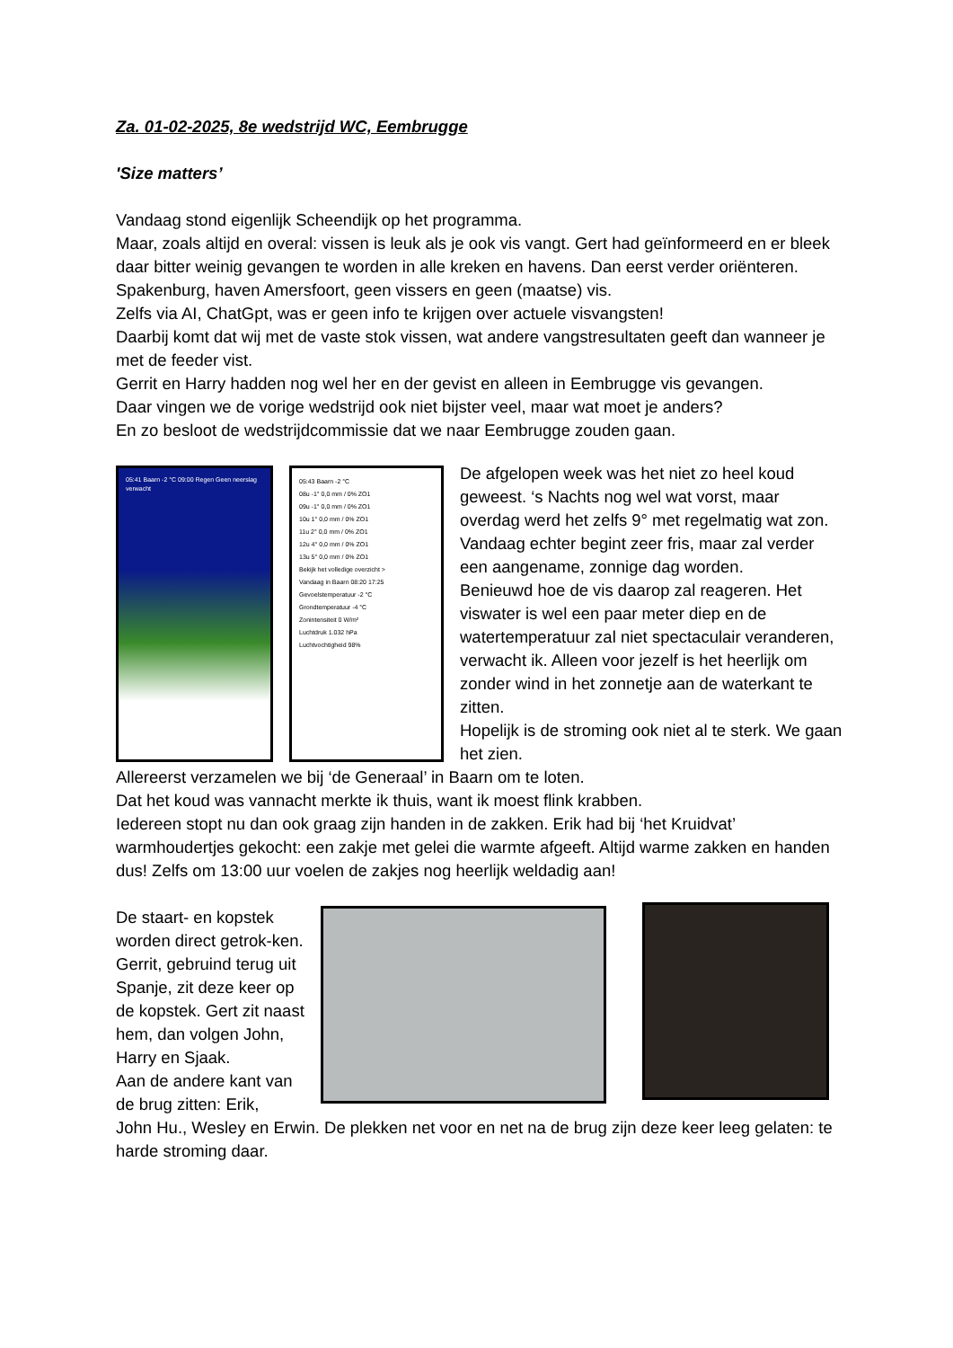Za. 01-02-2025, 8e wedstrijd WC, Eembrugge
'Size matters’
Vandaag stond eigenlijk Scheendijk op het programma.
Maar, zoals altijd en overal: vissen is leuk als je ook vis vangt. Gert had geïnformeerd en er bleek daar bitter weinig gevangen te worden in alle kreken en havens. Dan eerst verder oriënteren. Spakenburg, haven Amersfoort, geen vissers en geen (maatse) vis.
Zelfs via AI, ChatGpt, was er geen info te krijgen over actuele visvangsten!
Daarbij komt dat wij met de vaste stok vissen, wat andere vangstresultaten geeft dan wanneer je met de feeder vist.
Gerrit en Harry hadden nog wel her en der gevist en alleen in Eembrugge vis gevangen.
Daar vingen we de vorige wedstrijd ook niet bijster veel, maar wat moet je anders?
En zo besloot de wedstrijdcommissie dat we naar Eembrugge zouden gaan.
05:41 Baarn -2 °C 09:00 Regen Geen neerslag verwacht
05:43 Baarn -2 °C
08u -1° 0,0 mm / 0% ZO1
09u -1° 0,0 mm / 0% ZO1
10u 1° 0,0 mm / 0% ZO1
11u 2° 0,0 mm / 0% ZO1
12u 4° 0,0 mm / 0% ZO1
13u 5° 0,0 mm / 0% ZO1
Bekijk het volledige overzicht >
Vandaag in Baarn 08:20 17:25
Gevoelstemperatuur -2 °C
Grondtemperatuur -4 °C
Zonintensiteit 0 W/m²
Luchtdruk 1.032 hPa
Luchtvochtigheid 98%
De afgelopen week was het niet zo heel koud geweest. ‘s Nachts nog wel wat vorst, maar overdag werd het zelfs 9° met regelmatig wat zon.
Vandaag echter begint zeer fris, maar zal verder een aangename, zonnige dag worden.
Benieuwd hoe de vis daarop zal reageren. Het viswater is wel een paar meter diep en de watertemperatuur zal niet spectaculair veranderen, verwacht ik. Alleen voor jezelf is het heerlijk om zonder wind in het zonnetje aan de waterkant te zitten.
Hopelijk is de stroming ook niet al te sterk. We gaan het zien.
Allereerst verzamelen we bij ‘de Generaal’ in Baarn om te loten.
Dat het koud was vannacht merkte ik thuis, want ik moest flink krabben.
Iedereen stopt nu dan ook graag zijn handen in de zakken. Erik had bij ‘het Kruidvat’ warmhoudertjes gekocht: een zakje met gelei die warmte afgeeft. Altijd warme zakken en handen dus! Zelfs om 13:00 uur voelen de zakjes nog heerlijk weldadig aan!
De staart- en kopstek worden direct getrok-ken. Gerrit, gebruind terug uit Spanje, zit deze keer op de kopstek. Gert zit naast hem, dan volgen John, Harry en Sjaak.
Aan de andere kant van de brug zitten: Erik,
John Hu., Wesley en Erwin. De plekken net voor en net na de brug zijn deze keer leeg gelaten: te harde stroming daar.